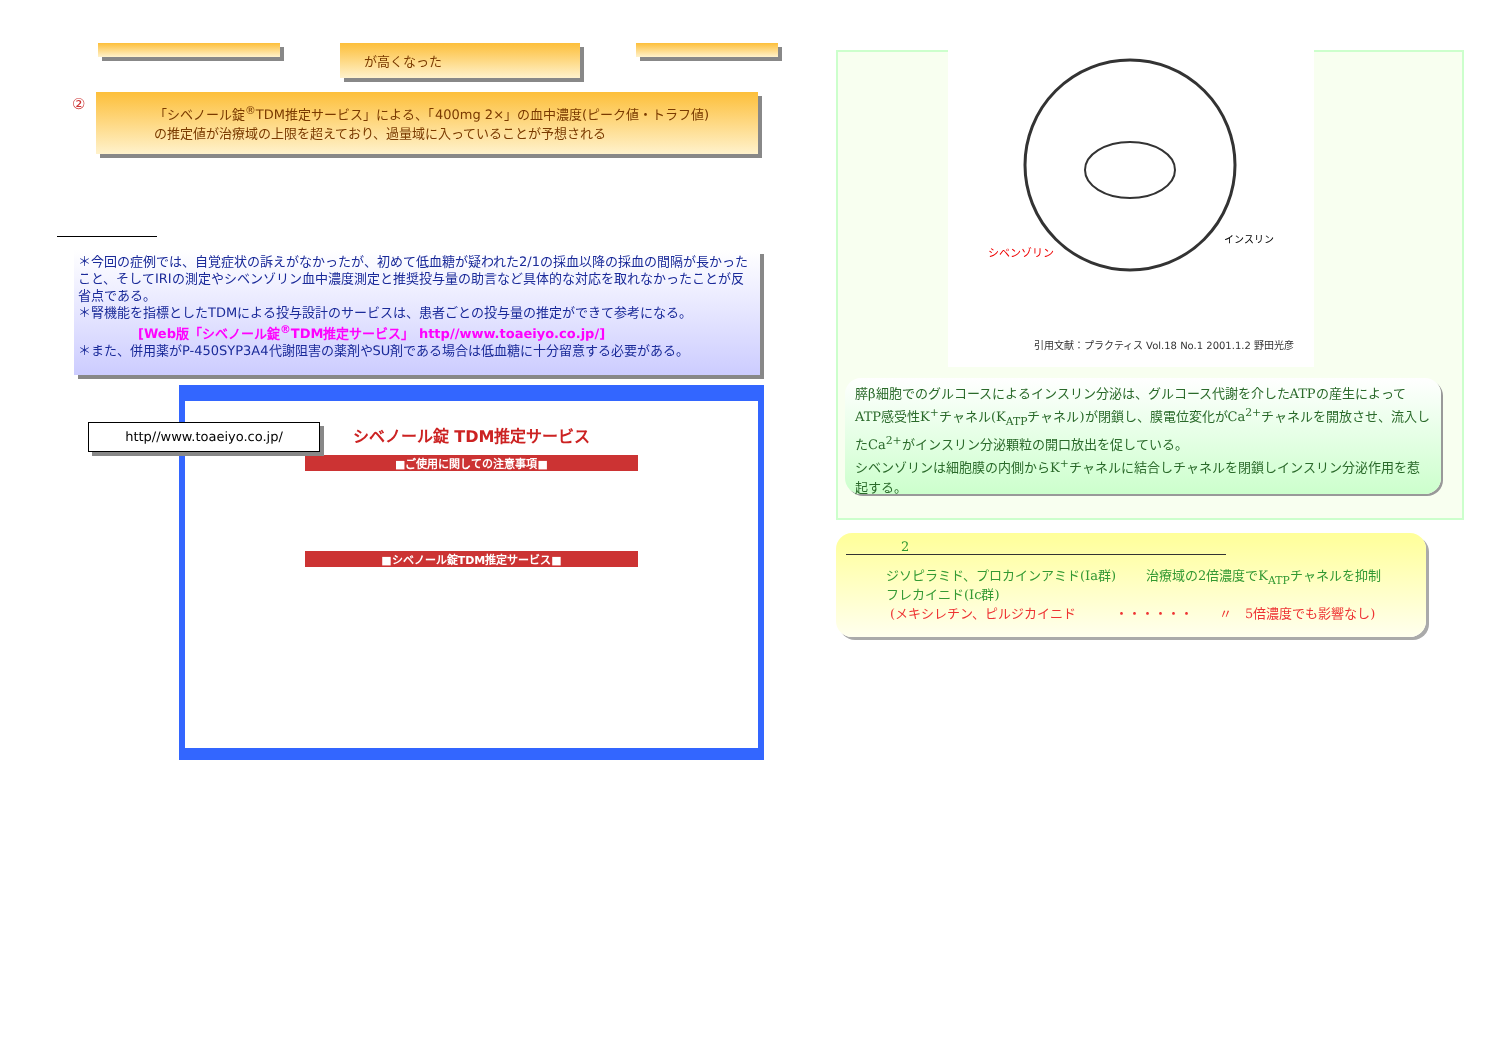が高くなった
②
「シベノール錠<sup>®</sup>TDM推定サービス」による、「400mg 2×」の血中濃度(ピーク値・トラフ値)
の推定値が治療域の上限を超えており、過量域に入っていることが予想される
＊今回の症例では、自覚症状の訴えがなかったが、初めて低血糖が疑われた2/1の採血以降の採血の間隔が長かったこと、そしてIRIの測定やシベンゾリン血中濃度測定と推奨投与量の助言など具体的な対応を取れなかったことが反省点である。
＊腎機能を指標としたTDMによる投与設計のサービスは、患者ごとの投与量の推定ができて参考になる。
[Web版「シベノール錠<sup>®</sup>TDM推定サービス」 http//www.toaeiyo.co.jp/]
＊また、併用薬がP-450SYP3A4代謝阻害の薬剤やSU剤である場合は低血糖に十分留意する必要がある。
シベノール錠 TDM推定サービス
■ご使用に関しての注意事項■
■シベノール錠TDM推定サービス■
http//www.toaeiyo.co.jp/
シベンゾリン
インスリン
引用文献：プラクティス Vol.18 No.1 2001.1.2 野田光彦
膵β細胞でのグルコースによるインスリン分泌は、グルコース代謝を介したATPの産生によってATP感受性K<sup>+</sup>チャネル(K<sub>ATP</sub>チャネル)が閉鎖し、膜電位変化がCa<sup>2+</sup>チャネルを開放させ、流入したCa<sup>2+</sup>がインスリン分泌顆粒の開口放出を促している。
シベンゾリンは細胞膜の内側からK<sup>+</sup>チャネルに結合しチャネルを閉鎖しインスリン分泌作用を惹起する。
2
ジソピラミド、プロカインアミド(Ia群)
フレカイニド(Ic群)
治療域の2倍濃度でK<sub>ATP</sub>チャネルを抑制
(メキシレチン、ピルジカイニド　　　・・・・・・　　〃　5倍濃度でも影響なし)